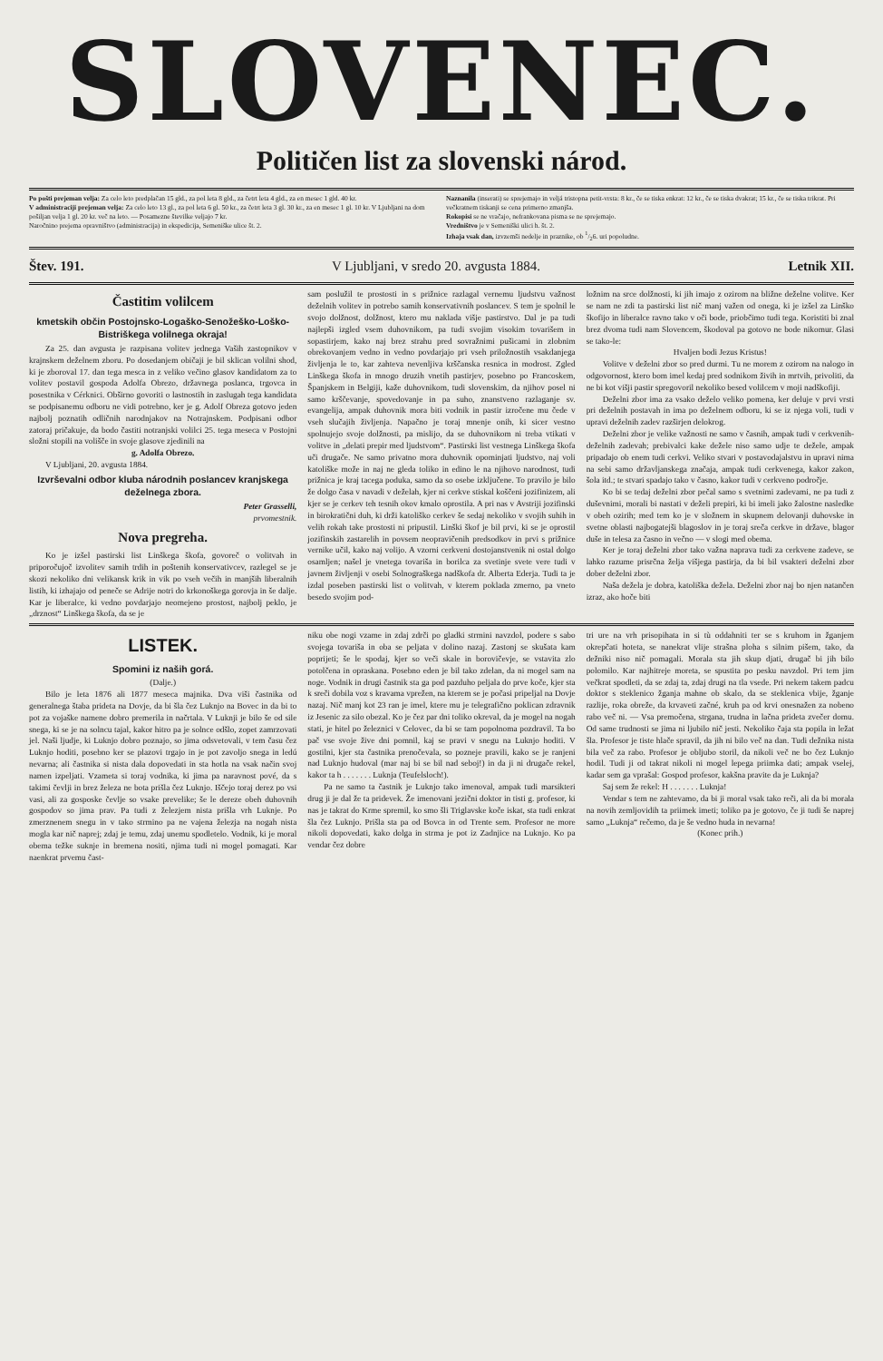SLOVENEC.
Političen list za slovenski národ.
Po pošti prejeman velja: Za celo leto predplačan 15 gld., za pol leta 8 gld., za četrt leta 4 gld., za en mesec 1 gld. 40 kr.
V administraciji prejeman velja: Za celo leto 13 gl., za pol leta 6 gl. 50 kr., za četrt leta 3 gl. 30 kr., za en mesec 1 gl. 10 kr. V Ljubljani na dom pošiljan velja 1 gl. 20 kr. več na leto. — Posamezne številke veljajo 7 kr.
Naročnino prejema opravništvo (administracija) in ekspedicija, Semeniške ulice št. 2.
Naznanila (inserati) se sprejemajo in veljá tristopna petit-vrsta: 8 kr., če se tiska enkrat: 12 kr., če se tiska dvakrat; 15 kr., če se tiska trikrat. Pri večkratnem tiskanji se cena primerno zmanjša.
Rokopisi se ne vračajo, nefrankovana pisma se ne sprejemajo.
Vredništvo je v Semeniški ulici h. št. 2.
Izhaja vsak dan, izvzemši nedelje in praznike, ob 1/26. uri popoludne.
Štev. 191. V Ljubljani, v sredo 20. avgusta 1884. Letnik XII.
Častitim volilcem
kmetskih občin Postojnsko-Logaško-Senožeško-Loško-Bistriškega volilnega okraja!
Za 25. dan avgusta je razpisana volitev jednega Vaših zastopnikov v krajnskem deželnem zboru. Po dosedanjem običaji je bil sklican volilni shod, ki je zboroval 17. dan tega mesca in z veliko večino glasov kandidatom za to volitev postavil gospoda Adolfa Obrezo, državnega poslanca, trgovca in posestnika v Cérknici. Obširno govoriti o lastnostih in zaslugah tega kandidata se podpisanemu odboru ne vidi potrebno, ker je g. Adolf Obreza gotovo jeden najbolj poznatih odličnih narodnjakov na Notrajnskem. Podpisani odbor zatoraj pričakuje, da bodo častiti notranjski volilci 25. tega meseca v Postojni složni stopili na volišče in svoje glasove zjedinili na
g. Adolfa Obrezo.
V Ljubljani, 20. avgusta 1884.
Izvrševalni odbor kluba národnih poslancev kranjskega deželnega zbora.
Peter Grasselli,
prvomestnik.
Nova pregreha.
Ko je izšel pastirski list Linškega škofa, govoreč o volitvah in priporočujoč izvolitev samih trdih in poštenih konservativcev, razlegel se je skozi nekoliko dni velikansk krik in vik po vseh večih in manjših liberalnih listih, ki izhajajo od peneče se Adrije notri do krkonoškega gorovja in še dalje. Kar je liberalce, ki vedno povdarjajo neomejeno prostost, najbolj peklo, je „drznost“ Linškega škofa, da se je
sam poslužil te prostosti in s prižnice razlagal vernemu ljudstvu važnost deželnih volitev in potrebo samih konservativnih poslancev. S tem je spolnil le svojo dolžnost, dolžnost, ktero mu naklada višje pastirstvo. Dal je pa tudi najlepši izgled vsem duhovnikom, pa tudi svojim visokim tovarišem in sopastirjem, kako naj brez strahu pred sovražnimi pušicami in zlobnim obrekovanjem vedno in vedno povdarjajo pri vseh priložnostih vsakdanjega življenja le to, kar zahteva nevenljiva krščanska resnica in modrost. Zgled Linškega škofa in mnogo druzih vnetih pastirjev, posebno po Francoskem, Španjskem in Belgiji, kaže duhovnikom, tudi slovenskim, da njihov posel ni samo krščevanje, spovedovanje in pa suho, znanstveno razlaganje sv. evangelija, ampak duhovnik mora biti vodnik in pastir izročene mu čede v vseh slučajih življenja. Napačno je toraj mnenje onih, ki sicer vestno spolnujejo svoje dolžnosti, pa mislijo, da se duhovnikom ni treba vtikati v volitve in „delati prepir med ljudstvom“. Pastirski list vestnega Linškega škofa uči drugače. Ne samo privatno mora duhovnik opominjati ljudstvo, naj voli katoliške može in naj ne gleda toliko in edino le na njihovo narodnost, tudi prižnica je kraj tacega poduka, samo da so osebe izključene. To pravilo je bilo že dolgo časa v navadi v deželah, kjer ni cerkve stiskal koščeni jozifinizem, ali kjer se je cerkev teh tesnih okov kmalo oprostila. A pri nas v Avstriji jozifinski in birokratični duh, ki drži katoliško cerkev še sedaj nekoliko v svojih suhih in velih rokah take prostosti ni pripustil. Linški škof je bil prvi, ki se je oprostil jozifinskih zastarelih in povsem neopravičenih predsodkov in prvi s prižnice vernike učil, kako naj volijo. A vzorni cerkveni dostojanstvenik ni ostal dolgo osamljen; našel je vnetega tovariša in borilca za svetinje svete vere tudi v javnem življenji v osebi Solnograškega nadškofa dr. Alberta Ederja. Tudi ta je izdal poseben pastirski list o volitvah, v kterem poklada zmerno, pa vneto besedo svojim pod-
ložnim na srce dolžnosti, ki jih imajo z ozirom na bližne deželne volitve. Ker se nam ne zdi ta pastirski list nič manj važen od onega, ki je izšel za Linško škofijo in liberalce ravno tako v oči bode, priobčimo tudi tega. Koristiti bi znal brez dvoma tudi nam Slovencem, škodoval pa gotovo ne bode nikomur. Glasi se tako-le:
Hvaljen bodi Jezus Kristus!
Volitve v deželni zbor so pred durmi. Tu ne morem z ozirom na nalogo in odgovornost, ktero bom imel kedaj pred sodnikom živih in mrtvih, privoliti, da ne bi kot višji pastir spregovoril nekoliko besed volilcem v moji nadškofiji.
Deželni zbor ima za vsako deželo veliko pomena, ker deluje v prvi vrsti pri deželnih postavah in ima po deželnem odboru, ki se iz njega voli, tudi v upravi deželnih zadev razširjen delokrog.
Deželni zbor je velike važnosti ne samo v časnih, ampak tudi v cerkvenih-deželnih zadevah; prebivalci kake dežele niso samo udje te dežele, ampak pripadajo ob enem tudi cerkvi. Veliko stvari v postavodajalstvu in upravi nima na sebi samo državljanskega značaja, ampak tudi cerkvenega, kakor zakon, šola itd.; te stvari spadajo tako v časno, kakor tudi v cerkveno področje.
Ko bi se tedaj deželni zbor pečal samo s svetnimi zadevami, ne pa tudi z duševnimi, morali bi nastati v deželi prepiri, ki bi imeli jako žalostne nasledke v obeh ozirih; med tem ko je v složnem in skupnem delovanji duhovske in svetne oblasti najbogatejši blagoslov in je toraj sreča cerkve in države, blagor duše in telesa za časno in večno — v slogi med obema.
Ker je toraj deželni zbor tako važna naprava tudi za cerkvene zadeve, se lahko razume prisrčna želja višjega pastirja, da bi bil vsakteri deželni zbor dober deželni zbor.
Naša dežela je dobra, katoliška dežela. Deželni zbor naj bo njen natančen izraz, ako hoče biti
LISTEK.
Spomini iz naših gorá.
(Dalje.)
Bilo je leta 1876 ali 1877 meseca majnika. Dva viši častnika od generalnega štaba prideta na Dovje, da bi šla čez Luknjo na Bovec in da bi to pot za vojaške namene dobro premerila in načrtala. V Luknji je bilo še od sile snega, ki se je na solncu tajal, kakor hitro pa je solnce odšlo, zopet zamrzovati jel. Naši ljudje, ki Luknjo dobro poznajo, so jima odsvetovali, v tem času čez Luknjo hoditi, posebno ker se plazovi trgajo in je pot zavoljo snega in ledú nevarna; ali častnika si nista dala dopovedati in sta hotla na vsak način svoj namen izpeljati. Vzameta si toraj vodnika, ki jima pa naravnost pové, da s takimi čevlji in brez železa ne bota prišla čez Luknjo. Iščejo toraj derez po vsi vasi, ali za gosposke čevlje so vsake prevelike; še le dereze obeh duhovnih gospodov so jima prav. Pa tudi z železjem nista prišla vrh Luknje. Po zmerznenem snegu in v tako strmino pa ne vajena železja na nogah nista mogla kar nič naprej; zdaj je temu, zdaj unemu spodletelo. Vodnik, ki je moral obema težke suknje in bremena nositi, njima tudi ni mogel pomagati. Kar naenkrat prvemu čast-
niku obe nogi vzame in zdaj zdrči po gladki strmini navzdol, podere s sabo svojega tovariša in oba se peljata v dolino nazaj. Zastonj se skušata kam poprijeti; še le spodaj, kjer so veči skale in borovičevje, se vstavita zlo potolčena in opraskana. Posebno eden je bil tako zdelan, da ni mogel sam na noge. Vodnik in drugi častnik sta ga pod pazduho peljala do prve koče, kjer sta k sreči dobila voz s kravama vprežen, na kterem se je počasi pripeljal na Dovje nazaj. Nič manj kot 23 ran je imel, ktere mu je telegrafično poklican zdravnik iz Jesenic za silo obezal. Ko je čez par dni toliko okreval, da je mogel na nogah stati, je hitel po železnici v Celovec, da bi se tam popolnoma pozdravil. Ta bo pač vse svoje žive dni pomnil, kaj se pravi v snegu na Luknjo hoditi. V gostilni, kjer sta častnika prenočevala, so pozneje pravili, kako se je ranjeni nad Luknjo hudoval (mar naj bi se bil nad seboj!) in da ji ni drugače rekel, kakor ta h . . . . . . . Luknja (Teufelsloch!).
Pa ne samo ta častnik je Luknjo tako imenoval, ampak tudi marsikteri drug ji je dal že ta pridevek. Že imenovani jezični doktor in tisti g. profesor, ki nas je takrat do Krme spremil, ko smo šli Triglavske koče iskat, sta tudi enkrat šla čez Luknjo. Prišla sta pa od Bovca in od Trente sem. Profesor ne more nikoli dopovedati, kako dolga in strma je pot iz Zadnjice na Luknjo. Ko pa vendar čez dobre
tri ure na vrh prisopihata in si tù oddahniti ter se s kruhom in žganjem okrepčati hoteta, se nanekrat vlije strašna ploha s silnim pišem, tako, da dežniki niso nič pomagali. Morala sta jih skup djati, drugač bi jih bilo polomilo. Kar najhitreje moreta, se spustita po pesku navzdol. Pri tem jim večkrat spodleti, da se zdaj ta, zdaj drugi na tla vsede. Pri nekem takem padcu doktor s steklenico žganja mahne ob skalo, da se steklenica vbije, žganje razlije, roka obreže, da krvaveti začné, kruh pa od krvi onesnažen za nobeno rabo več ni. — Vsa premočena, strgana, trudna in lačna prideta zvečer domu. Od same trudnosti se jima ni ljubilo nič jesti. Nekoliko čaja sta popila in ležat šla. Profesor je tiste hlače spravil, da jih ni bilo več na dan. Tudi dežnika nista bila več za rabo. Profesor je obljubo storil, da nikoli več ne bo čez Luknjo hodil. Tudi ji od takrat nikoli ni mogel lepega priimka dati; ampak vselej, kadar sem ga vprašal: Gospod profesor, kakšna pravite da je Luknja?
Saj sem že rekel: H . . . . . . . Luknja!
Vendar s tem ne zahtevamo, da bi ji moral vsak tako reči, ali da bi morala na novih zemljovidih ta priimek imeti; toliko pa je gotovo, če ji tudi še naprej samo „Luknja“ rečemo, da je še vedno huda in nevarna!
(Konec prih.)